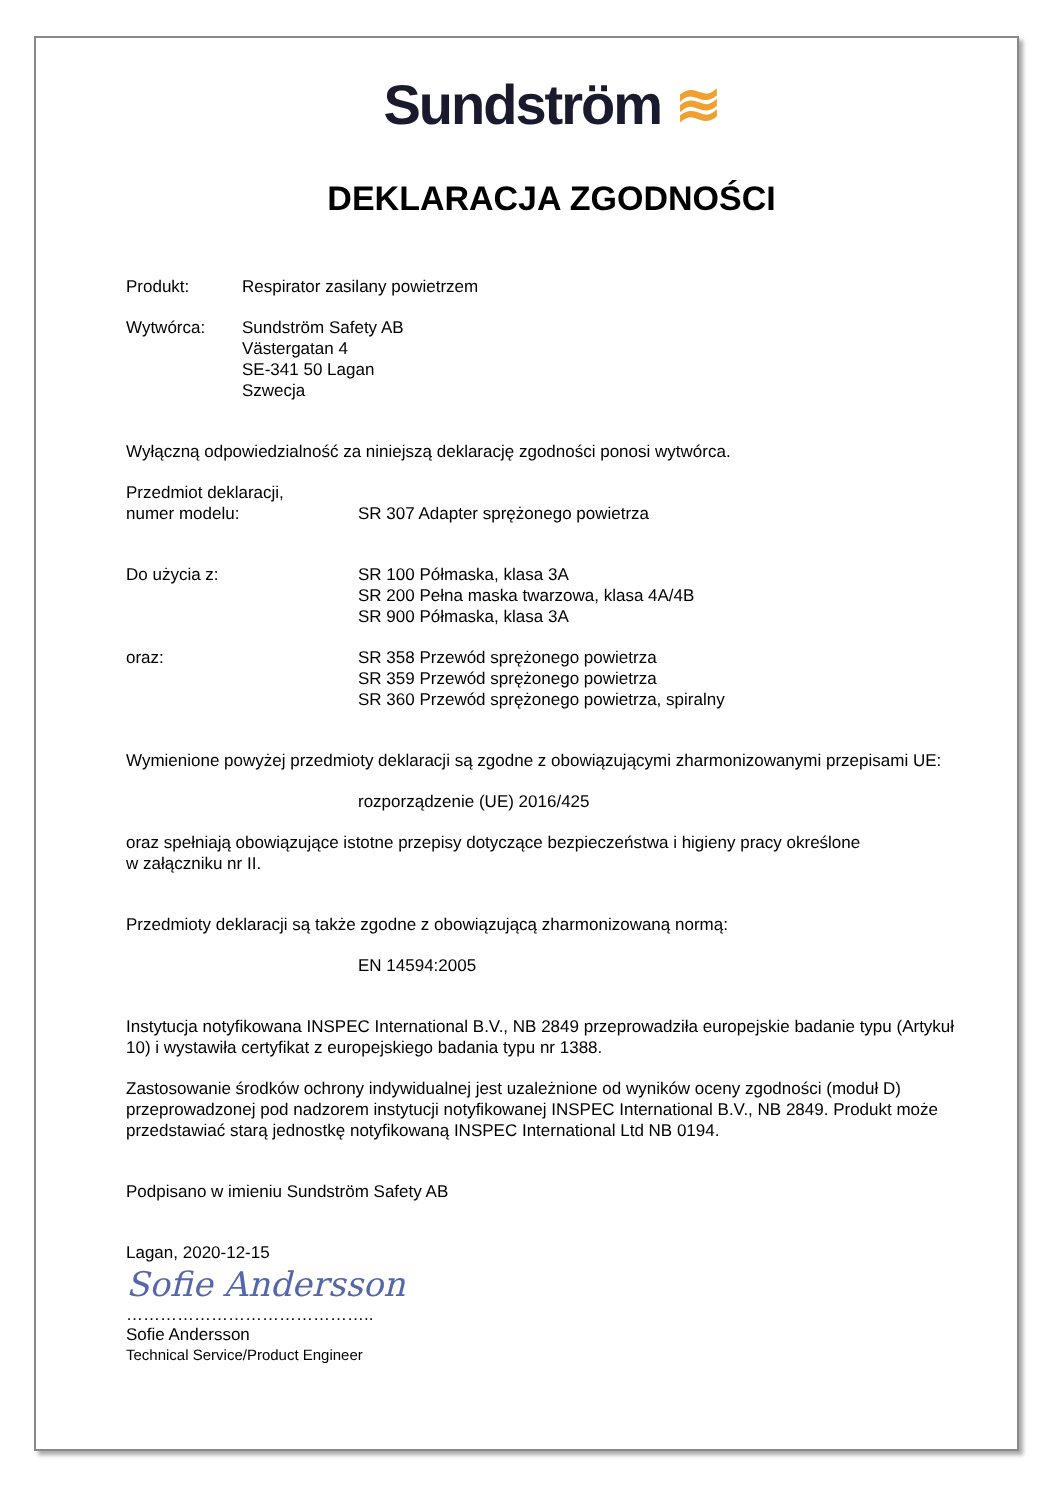Sundström ≋
DEKLARACJA ZGODNOŚCI
Produkt: Respirator zasilany powietrzem
Wytwórca: Sundström Safety AB
Västergatan 4
SE-341 50 Lagan
Szwecja
Wyłączną odpowiedzialność za niniejszą deklarację zgodności ponosi wytwórca.
Przedmiot deklaracji,
numer modelu:
SR 307 Adapter sprężonego powietrza
Do użycia z: SR 100 Półmaska, klasa 3A
SR 200 Pełna maska twarzowa, klasa 4A/4B
SR 900 Półmaska, klasa 3A
oraz: SR 358 Przewód sprężonego powietrza
SR 359 Przewód sprężonego powietrza
SR 360 Przewód sprężonego powietrza, spiralny
Wymienione powyżej przedmioty deklaracji są zgodne z obowiązującymi zharmonizowanymi przepisami UE:
rozporządzenie (UE) 2016/425
oraz spełniają obowiązujące istotne przepisy dotyczące bezpieczeństwa i higieny pracy określone
w załączniku nr II.
Przedmioty deklaracji są także zgodne z obowiązującą zharmonizowaną normą:
EN 14594:2005
Instytucja notyfikowana INSPEC International B.V., NB 2849 przeprowadziła europejskie badanie typu (Artykuł 10) i wystawiła certyfikat z europejskiego badania typu nr 1388.
Zastosowanie środków ochrony indywidualnej jest uzależnione od wyników oceny zgodności (moduł D) przeprowadzonej pod nadzorem instytucji notyfikowanej INSPEC International B.V., NB 2849. Produkt może przedstawiać starą jednostkę notyfikowaną INSPEC International Ltd NB 0194.
Podpisano w imieniu Sundström Safety AB
Lagan, 2020-12-15
Sofie Andersson
……………………………………..
Sofie Andersson
Technical Service/Product Engineer